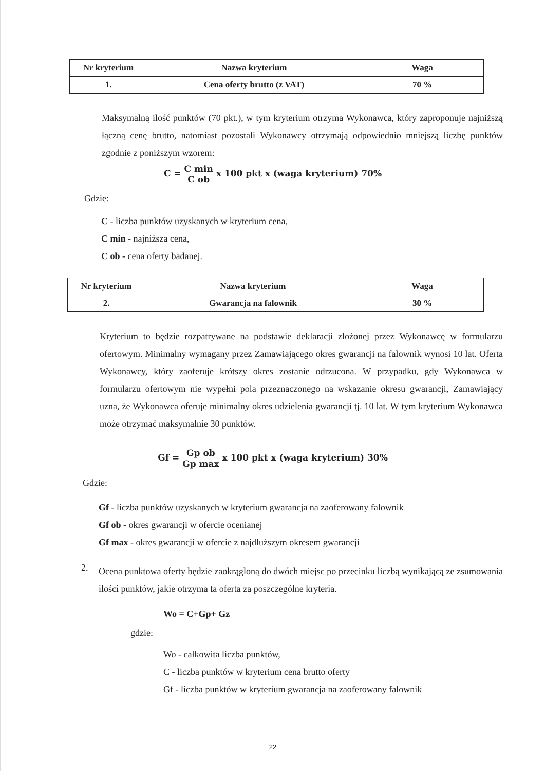| Nr kryterium | Nazwa kryterium | Waga |
| --- | --- | --- |
| 1. | Cena oferty brutto (z VAT) | 70 % |
Maksymalną ilość punktów (70 pkt.), w tym kryterium otrzyma Wykonawca, który zaproponuje najniższą łączną cenę brutto, natomiast pozostali Wykonawcy otrzymają odpowiednio mniejszą liczbę punktów zgodnie z poniższym wzorem:
C = C min C ob x 100 pkt x (waga kryterium) 70%
Gdzie:
C - liczba punktów uzyskanych w kryterium cena,
C min - najniższa cena,
C ob - cena oferty badanej.
| Nr kryterium | Nazwa kryterium | Waga |
| --- | --- | --- |
| 2. | Gwarancja na falownik | 30 % |
Kryterium to będzie rozpatrywane na podstawie deklaracji złożonej przez Wykonawcę w formularzu ofertowym. Minimalny wymagany przez Zamawiającego okres gwarancji na falownik wynosi 10 lat. Oferta Wykonawcy, który zaoferuje krótszy okres zostanie odrzucona. W przypadku, gdy Wykonawca w formularzu ofertowym nie wypełni pola przeznaczonego na wskazanie okresu gwarancji, Zamawiający uzna, że Wykonawca oferuje minimalny okres udzielenia gwarancji tj. 10 lat. W tym kryterium Wykonawca może otrzymać maksymalnie 30 punktów.
Gf = Gp ob Gp max x 100 pkt x (waga kryterium) 30%
Gdzie:
Gf - liczba punktów uzyskanych w kryterium gwarancja na zaoferowany falownik
Gf ob - okres gwarancji w ofercie ocenianej
Gf max - okres gwarancji w ofercie z najdłuższym okresem gwarancji
2.
Ocena punktowa oferty będzie zaokrągloną do dwóch miejsc po przecinku liczbą wynikającą ze zsumowania ilości punktów, jakie otrzyma ta oferta za poszczególne kryteria.
Wo = C+Gp+ Gz
gdzie:
Wo - całkowita liczba punktów,
C - liczba punktów w kryterium cena brutto oferty
Gf - liczba punktów w kryterium gwarancja na zaoferowany falownik
22